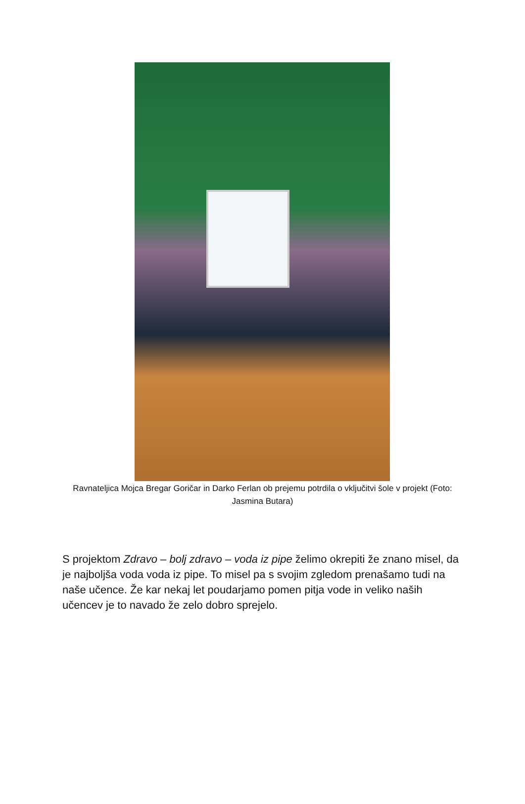Ravnateljica Mojca Bregar Goričar in Darko Ferlan ob prejemu potrdila o vključitvi šole v projekt (Foto: Jasmina Butara)
S projektom Zdravo – bolj zdravo – voda iz pipe želimo okrepiti že znano misel, da je najboljša voda voda iz pipe. To misel pa s svojim zgledom prenašamo tudi na naše učence. Že kar nekaj let poudarjamo pomen pitja vode in veliko naših učencev je to navado že zelo dobro sprejelo.